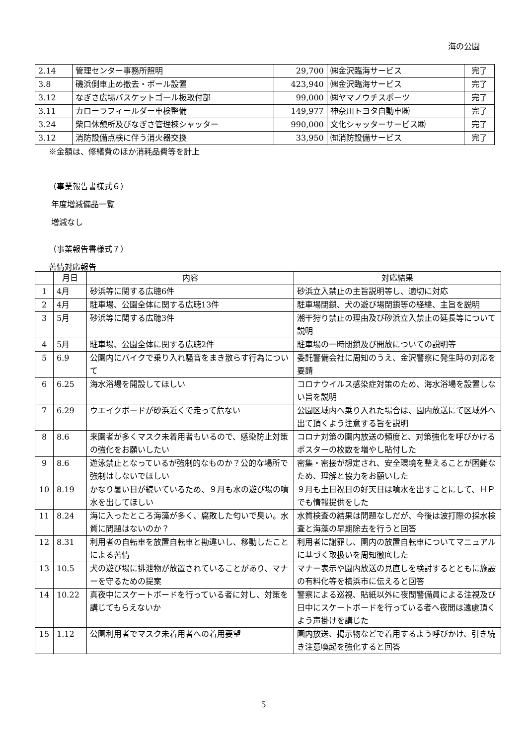海の公園
| 2.14 | 管理センター事務所照明 | 29,700 | ㈱金沢臨海サービス | 完了 |
| 3.8 | 磯浜側車止め撤去・ポール設置 | 423,940 | ㈱金沢臨海サービス | 完了 |
| 3.12 | なぎさ広場バスケットゴール板取付部 | 99,000 | ㈱ヤマノウチスポーツ | 完了 |
| 3.11 | カローラフィールダー車検整備 | 149,977 | 神奈川トヨタ自動車㈱ | 完了 |
| 3.24 | 柴口休憩所及びなぎさ管理棟シャッター | 990,000 | 文化シャッターサービス㈱ | 完了 |
| 3.12 | 消防設備点検に伴う消火器交換 | 33,950 | ㈲消防設備サービス | 完了 |
※金額は、修繕費のほか消耗品費等を計上
（事業報告書様式６）
年度増減備品一覧
増減なし
（事業報告書様式７）
苦情対応報告
| | 月日 | 内容 | 対応結果 |
| --- | --- | --- | --- |
| 1 | 4月 | 砂浜等に関する広聴6件 | 砂浜立入禁止の主旨説明等し、適切に対応 |
| 2 | 4月 | 駐車場、公園全体に関する広聴13件 | 駐車場閉鎖、犬の遊び場閉鎖等の経緯、主旨を説明 |
| 3 | 5月 | 砂浜等に関する広聴3件 | 潮干狩り禁止の理由及び砂浜立入禁止の延長等について説明 |
| 4 | 5月 | 駐車場、公園全体に関する広聴2件 | 駐車場の一時閉鎖及び開放についての説明等 |
| 5 | 6.9 | 公園内にバイクで乗り入れ騒音をまき散らす行為について | 委託警備会社に周知のうえ、金沢警察に発生時の対応を要請 |
| 6 | 6.25 | 海水浴場を開設してほしい | コロナウイルス感染症対策のため、海水浴場を設置しない旨を説明 |
| 7 | 6.29 | ウエイクボードが砂浜近くで走って危ない | 公園区域内へ乗り入れた場合は、園内放送にて区域外へ出て頂くよう注意する旨を説明 |
| 8 | 8.6 | 来園者が多くマスク未着用者もいるので、感染防止対策の強化をお願いしたい | コロナ対策の園内放送の頻度と、対策強化を呼びかけるポスターの枚数を増やし貼付した |
| 9 | 8.6 | 遊泳禁止となっているが強制的なものか？公的な場所で強制はしないでほしい | 密集・密接が想定され、安全環境を整えることが困難なため、理解と協力をお願いした |
| 10 | 8.19 | かなり暑い日が続いているため、９月も水の遊び場の噴水を出してほしい | ９月も土日祝日の好天日は噴水を出すことにして、ＨＰでも情報提供をした |
| 11 | 8.24 | 海に入ったところ海藻が多く、腐敗した匂いで臭い。水質に問題はないのか？ | 水質検査の結果は問題なしだが、今後は波打際の採水検査と海藻の早期除去を行うと回答 |
| 12 | 8.31 | 利用者の自転車を放置自転車と勘違いし、移動したことによる苦情 | 利用者に謝罪し、園内の放置自転車についてマニュアルに基づく取扱いを周知徹底した |
| 13 | 10.5 | 犬の遊び場に排泄物が放置されていることがあり、マナーを守るための提案 | マナー表示や園内放送の見直しを検討するとともに施設の有料化等を横浜市に伝えると回答 |
| 14 | 10.22 | 真夜中にスケートボードを行っている者に対し、対策を講じてもらえないか | 警察による巡視、貼紙以外に夜間警備員による注視及び日中にスケートボードを行っている者へ夜間は遠慮頂くよう声掛けを講じた |
| 15 | 1.12 | 公園利用者でマスク未着用者への着用要望 | 園内放送、掲示物などで着用するよう呼びかけ、引き続き注意喚起を強化すると回答 |
5